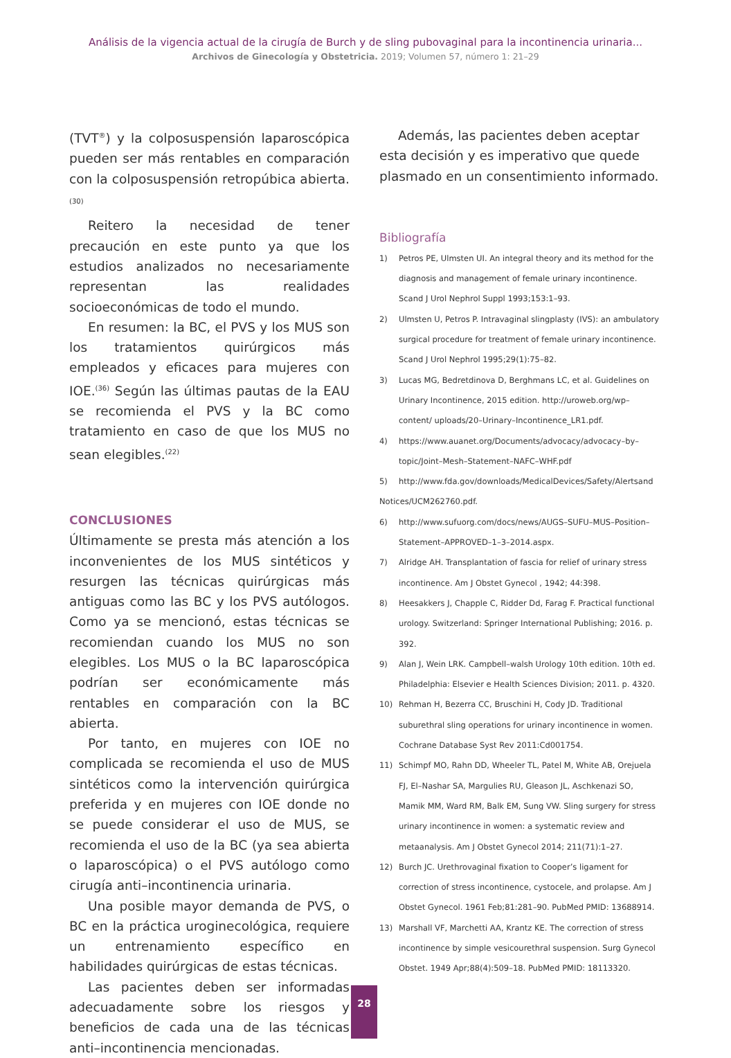Análisis de la vigencia actual de la cirugía de Burch y de sling pubovaginal para la incontinencia urinaria...
Archivos de Ginecología y Obstetricia. 2019; Volumen 57, número 1: 21–29
(TVT<sup>®</sup>) y la colposuspensión laparoscópica pueden ser más rentables en comparación con la colposuspensión retropúbica abierta. (30)
Reitero la necesidad de tener precaución en este punto ya que los estudios analizados no necesariamente representan las realidades socioeconómicas de todo el mundo.
En resumen: la BC, el PVS y los MUS son los tratamientos quirúrgicos más empleados y eficaces para mujeres con IOE.<sup>(36)</sup> Según las últimas pautas de la EAU se recomienda el PVS y la BC como tratamiento en caso de que los MUS no sean elegibles.<sup>(22)</sup>
CONCLUSIONES
Últimamente se presta más atención a los inconvenientes de los MUS sintéticos y resurgen las técnicas quirúrgicas más antiguas como las BC y los PVS autólogos. Como ya se mencionó, estas técnicas se recomiendan cuando los MUS no son elegibles. Los MUS o la BC laparoscópica podrían ser económicamente más rentables en comparación con la BC abierta.
Por tanto, en mujeres con IOE no complicada se recomienda el uso de MUS sintéticos como la intervención quirúrgica preferida y en mujeres con IOE donde no se puede considerar el uso de MUS, se recomienda el uso de la BC (ya sea abierta o laparoscópica) o el PVS autólogo como cirugía anti–incontinencia urinaria.
Una posible mayor demanda de PVS, o BC en la práctica uroginecológica, requiere un entrenamiento específico en habilidades quirúrgicas de estas técnicas.
Las pacientes deben ser informadas adecuadamente sobre los riesgos y beneficios de cada una de las técnicas anti–incontinencia mencionadas.
Además, las pacientes deben aceptar esta decisión y es imperativo que quede plasmado en un consentimiento informado.
Bibliografía
1) Petros PE, Ulmsten UI. An integral theory and its method for the diagnosis and management of female urinary incontinence. Scand J Urol Nephrol Suppl 1993;153:1–93.
2) Ulmsten U, Petros P. Intravaginal slingplasty (IVS): an ambulatory surgical procedure for treatment of female urinary incontinence. Scand J Urol Nephrol 1995;29(1):75–82.
3) Lucas MG, Bedretdinova D, Berghmans LC, et al. Guidelines on Urinary Incontinence, 2015 edition. http://uroweb.org/wp–content/ uploads/20–Urinary–Incontinence_LR1.pdf.
4) https://www.auanet.org/Documents/advocacy/advocacy–by–topic/Joint–Mesh–Statement–NAFC–WHF.pdf
5) http://www.fda.gov/downloads/MedicalDevices/Safety/Alertsand Notices/UCM262760.pdf.
6) http://www.sufuorg.com/docs/news/AUGS–SUFU–MUS–Position–Statement–APPROVED–1–3–2014.aspx.
7) Alridge AH. Transplantation of fascia for relief of urinary stress incontinence. Am J Obstet Gynecol , 1942; 44:398.
8) Heesakkers J, Chapple C, Ridder Dd, Farag F. Practical functional urology. Switzerland: Springer International Publishing; 2016. p. 392.
9) Alan J, Wein LRK. Campbell–walsh Urology 10th edition. 10th ed. Philadelphia: Elsevier e Health Sciences Division; 2011. p. 4320.
10) Rehman H, Bezerra CC, Bruschini H, Cody JD. Traditional suburethral sling operations for urinary incontinence in women. Cochrane Database Syst Rev 2011:Cd001754.
11) Schimpf MO, Rahn DD, Wheeler TL, Patel M, White AB, Orejuela FJ, El–Nashar SA, Margulies RU, Gleason JL, Aschkenazi SO, Mamik MM, Ward RM, Balk EM, Sung VW. Sling surgery for stress urinary incontinence in women: a systematic review and metaanalysis. Am J Obstet Gynecol 2014; 211(71):1–27.
12) Burch JC. Urethrovaginal fixation to Cooper’s ligament for correction of stress incontinence, cystocele, and prolapse. Am J Obstet Gynecol. 1961 Feb;81:281–90. PubMed PMID: 13688914.
13) Marshall VF, Marchetti AA, Krantz KE. The correction of stress incontinence by simple vesicourethral suspension. Surg Gynecol Obstet. 1949 Apr;88(4):509–18. PubMed PMID: 18113320.
28